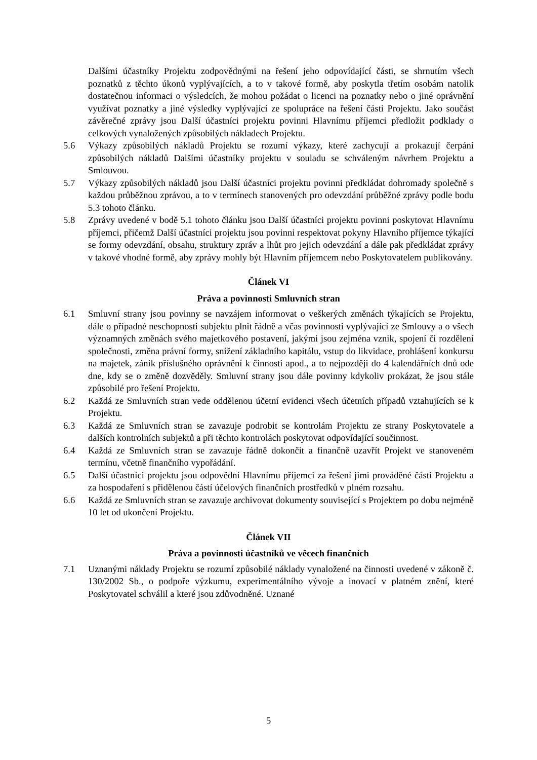Dalšími účastníky Projektu zodpovědnými na řešení jeho odpovídající části, se shrnutím všech poznatků z těchto úkonů vyplývajících, a to v takové formě, aby poskytla třetím osobám natolik dostatečnou informaci o výsledcích, že mohou požádat o licenci na poznatky nebo o jiné oprávnění využívat poznatky a jiné výsledky vyplývající ze spolupráce na řešení části Projektu. Jako součást závěrečné zprávy jsou Další účastníci projektu povinni Hlavnímu příjemci předložit podklady o celkových vynaložených způsobilých nákladech Projektu.
5.6 Výkazy způsobilých nákladů Projektu se rozumí výkazy, které zachycují a prokazují čerpání způsobilých nákladů Dalšími účastníky projektu v souladu se schváleným návrhem Projektu a Smlouvou.
5.7 Výkazy způsobilých nákladů jsou Další účastníci projektu povinni předkládat dohromady společně s každou průběžnou zprávou, a to v termínech stanovených pro odevzdání průběžné zprávy podle bodu 5.3 tohoto článku.
5.8 Zprávy uvedené v bodě 5.1 tohoto článku jsou Další účastníci projektu povinni poskytovat Hlavnímu příjemci, přičemž Další účastníci projektu jsou povinni respektovat pokyny Hlavního příjemce týkající se formy odevzdání, obsahu, struktury zpráv a lhůt pro jejich odevzdání a dále pak předkládat zprávy v takové vhodné formě, aby zprávy mohly být Hlavním příjemcem nebo Poskytovatelem publikovány.
Článek VI
Práva a povinnosti Smluvních stran
6.1 Smluvní strany jsou povinny se navzájem informovat o veškerých změnách týkajících se Projektu, dále o případné neschopnosti subjektu plnit řádně a včas povinnosti vyplývající ze Smlouvy a o všech významných změnách svého majetkového postavení, jakými jsou zejména vznik, spojení či rozdělení společnosti, změna právní formy, snížení základního kapitálu, vstup do likvidace, prohlášení konkursu na majetek, zánik příslušného oprávnění k činnosti apod., a to nejpozději do 4 kalendářních dnů ode dne, kdy se o změně dozvěděly. Smluvní strany jsou dále povinny kdykoliv prokázat, že jsou stále způsobilé pro řešení Projektu.
6.2 Každá ze Smluvních stran vede oddělenou účetní evidenci všech účetních případů vztahujících se k Projektu.
6.3 Každá ze Smluvních stran se zavazuje podrobit se kontrolám Projektu ze strany Poskytovatele a dalších kontrolních subjektů a při těchto kontrolách poskytovat odpovídající součinnost.
6.4 Každá ze Smluvních stran se zavazuje řádně dokončit a finančně uzavřít Projekt ve stanoveném termínu, včetně finančního vypořádání.
6.5 Další účastníci projektu jsou odpovědní Hlavnímu příjemci za řešení jimi prováděné části Projektu a za hospodaření s přidělenou částí účelových finančních prostředků v plném rozsahu.
6.6 Každá ze Smluvních stran se zavazuje archivovat dokumenty související s Projektem po dobu nejméně 10 let od ukončení Projektu.
Článek VII
Práva a povinnosti účastníků ve věcech finančních
7.1 Uznanými náklady Projektu se rozumí způsobilé náklady vynaložené na činnosti uvedené v zákoně č. 130/2002 Sb., o podpoře výzkumu, experimentálního vývoje a inovací v platném znění, které Poskytovatel schválil a které jsou zdůvodněné. Uznané
5